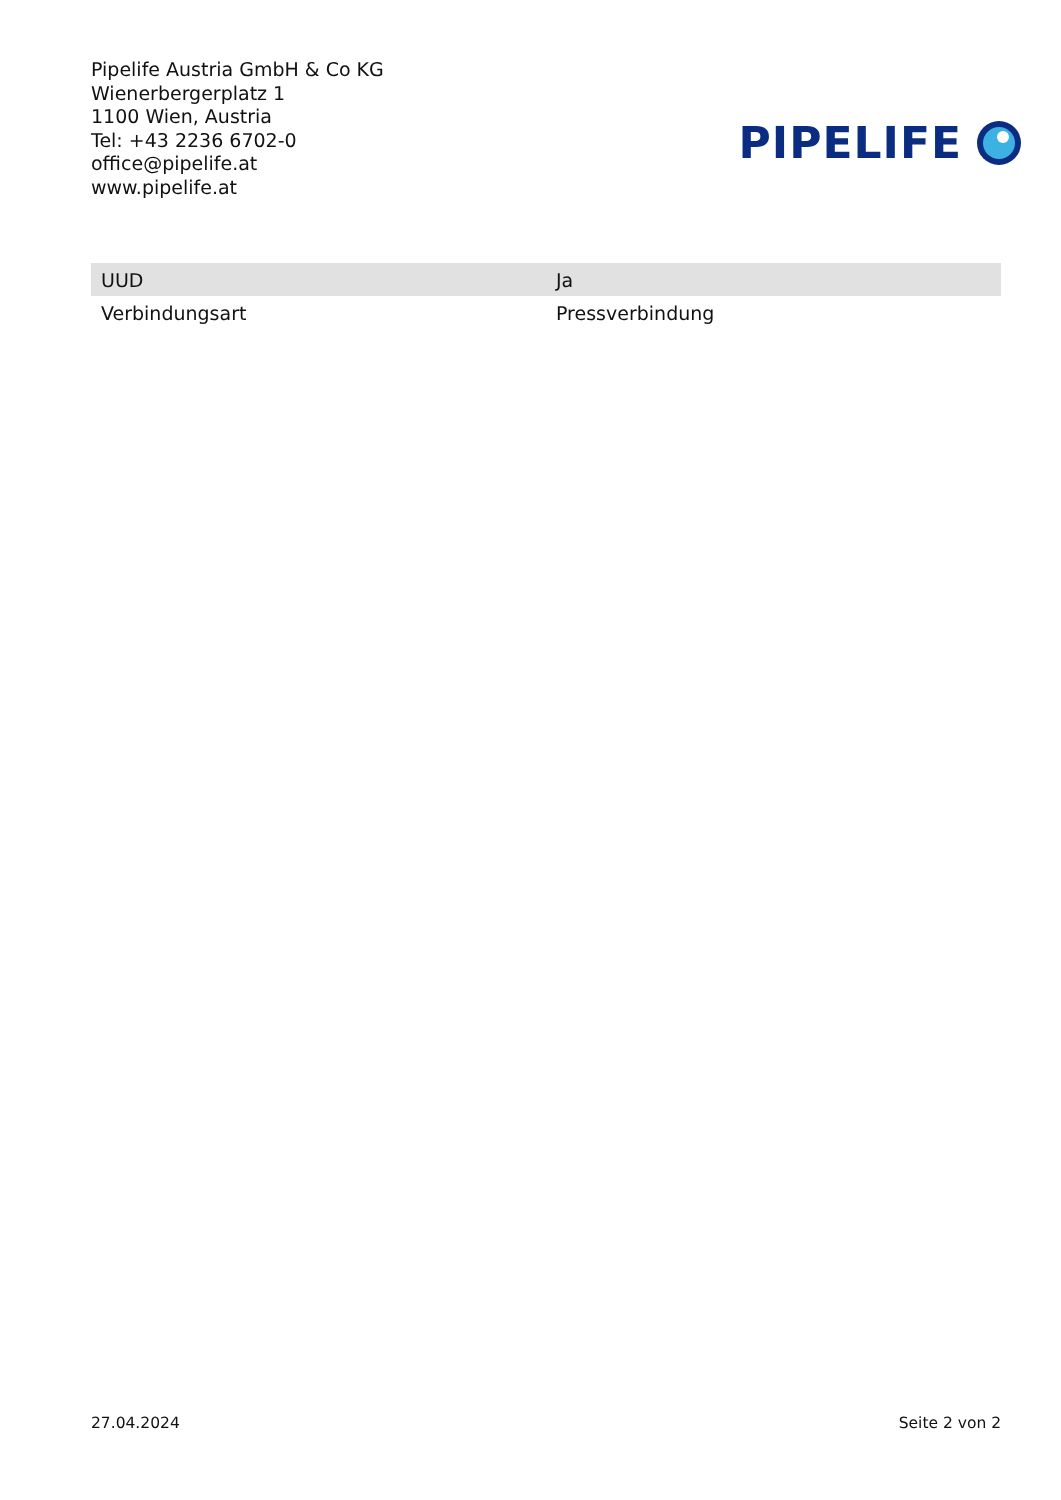Pipelife Austria GmbH & Co KG
Wienerbergerplatz 1
1100 Wien, Austria
Tel: +43 2236 6702-0
office@pipelife.at
www.pipelife.at
PIPELIFE
| UUD | Ja |
| Verbindungsart | Pressverbindung |
27.04.2024 Seite 2 von 2